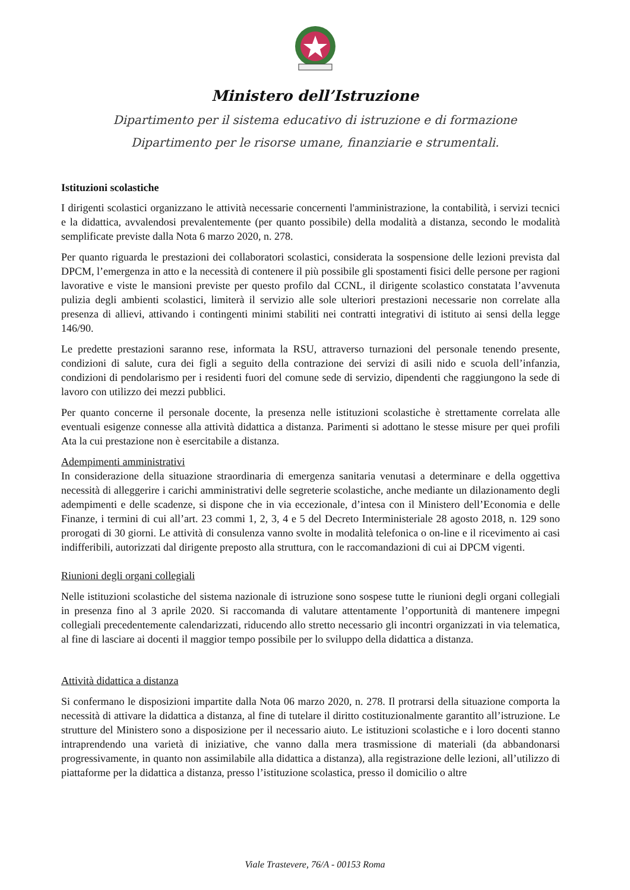Ministero dell’Istruzione
Dipartimento per il sistema educativo di istruzione e di formazione
Dipartimento per le risorse umane, finanziarie e strumentali.
Istituzioni scolastiche
I dirigenti scolastici organizzano le attività necessarie concernenti l'amministrazione, la contabilità, i servizi tecnici e la didattica, avvalendosi prevalentemente (per quanto possibile) della modalità a distanza, secondo le modalità semplificate previste dalla Nota 6 marzo 2020, n. 278.
Per quanto riguarda le prestazioni dei collaboratori scolastici, considerata la sospensione delle lezioni prevista dal DPCM, l’emergenza in atto e la necessità di contenere il più possibile gli spostamenti fisici delle persone per ragioni lavorative e viste le mansioni previste per questo profilo dal CCNL, il dirigente scolastico constatata l’avvenuta pulizia degli ambienti scolastici, limiterà il servizio alle sole ulteriori prestazioni necessarie non correlate alla presenza di allievi, attivando i contingenti minimi stabiliti nei contratti integrativi di istituto ai sensi della legge 146/90.
Le predette prestazioni saranno rese, informata la RSU, attraverso turnazioni del personale tenendo presente, condizioni di salute, cura dei figli a seguito della contrazione dei servizi di asili nido e scuola dell’infanzia, condizioni di pendolarismo per i residenti fuori del comune sede di servizio, dipendenti che raggiungono la sede di lavoro con utilizzo dei mezzi pubblici.
Per quanto concerne il personale docente, la presenza nelle istituzioni scolastiche è strettamente correlata alle eventuali esigenze connesse alla attività didattica a distanza. Parimenti si adottano le stesse misure per quei profili Ata la cui prestazione non è esercitabile a distanza.
Adempimenti amministrativi
In considerazione della situazione straordinaria di emergenza sanitaria venutasi a determinare e della oggettiva necessità di alleggerire i carichi amministrativi delle segreterie scolastiche, anche mediante un dilazionamento degli adempimenti e delle scadenze, si dispone che in via eccezionale, d’intesa con il Ministero dell’Economia e delle Finanze, i termini di cui all’art. 23 commi 1, 2, 3, 4 e 5 del Decreto Interministeriale 28 agosto 2018, n. 129 sono prorogati di 30 giorni. Le attività di consulenza vanno svolte in modalità telefonica o on-line e il ricevimento ai casi indifferibili, autorizzati dal dirigente preposto alla struttura, con le raccomandazioni di cui ai DPCM vigenti.
Riunioni degli organi collegiali
Nelle istituzioni scolastiche del sistema nazionale di istruzione sono sospese tutte le riunioni degli organi collegiali in presenza fino al 3 aprile 2020. Si raccomanda di valutare attentamente l’opportunità di mantenere impegni collegiali precedentemente calendarizzati, riducendo allo stretto necessario gli incontri organizzati in via telematica, al fine di lasciare ai docenti il maggior tempo possibile per lo sviluppo della didattica a distanza.
Attività didattica a distanza
Si confermano le disposizioni impartite dalla Nota 06 marzo 2020, n. 278. Il protrarsi della situazione comporta la necessità di attivare la didattica a distanza, al fine di tutelare il diritto costituzionalmente garantito all’istruzione. Le strutture del Ministero sono a disposizione per il necessario aiuto. Le istituzioni scolastiche e i loro docenti stanno intraprendendo una varietà di iniziative, che vanno dalla mera trasmissione di materiali (da abbandonarsi progressivamente, in quanto non assimilabile alla didattica a distanza), alla registrazione delle lezioni, all’utilizzo di piattaforme per la didattica a distanza, presso l’istituzione scolastica, presso il domicilio o altre
Viale Trastevere, 76/A - 00153 Roma